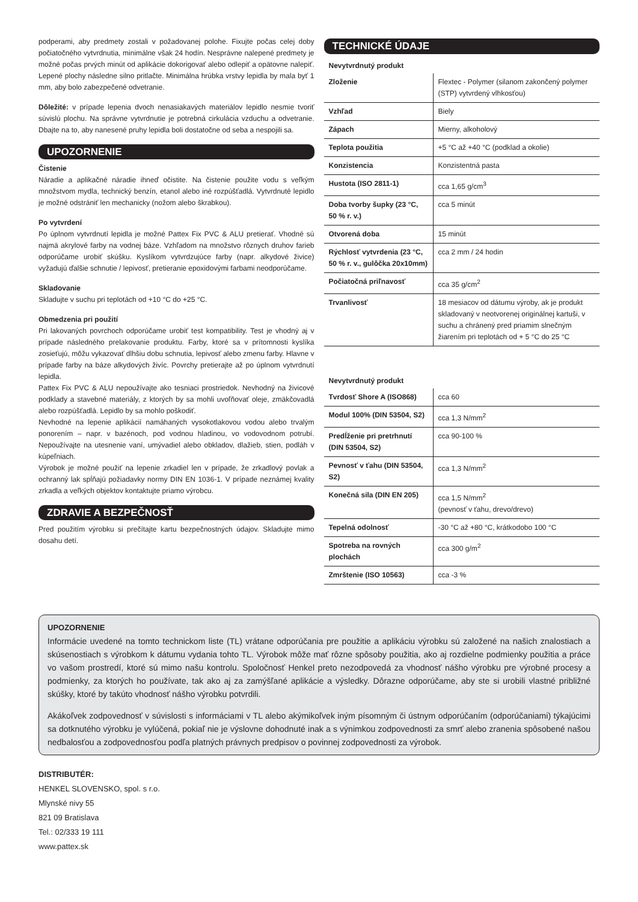podperami, aby predmety zostali v požadovanej polohe. Fixujte počas celej doby počiatočného vytvrdnutia, minimálne však 24 hodín. Nesprávne nalepené predmety je možné počas prvých minút od aplikácie dokorigovať alebo odlepiť a opätovne nalepiť. Lepené plochy následne silno pritlačte. Minimálna hrúbka vrstvy lepidla by mala byť 1 mm, aby bolo zabezpečené odvetranie.
Dôležité: v prípade lepenia dvoch nenasiakavých materiálov lepidlo nesmie tvoriť súvislú plochu. Na správne vytvrdnutie je potrebná cirkulácia vzduchu a odvetranie. Dbajte na to, aby nanesené pruhy lepidla boli dostatočne od seba a nespojili sa.
UPOZORNENIE
Čistenie
Náradie a aplikačné náradie ihneď očistite. Na čistenie použite vodu s veľkým množstvom mydla, technický benzín, etanol alebo iné rozpúšťadlá. Vytvrdnuté lepidlo je možné odstrániť len mechanicky (nožom alebo škrabkou).
Po vytvrdení
Po úplnom vytvrdnutí lepidla je možné Pattex Fix PVC & ALU pretierať. Vhodné sú najmä akrylové farby na vodnej báze. Vzhľadom na množstvo rôznych druhov farieb odporúčame urobiť skúšku. Kyslíkom vytvrdzujúce farby (napr. alkydové živice) vyžadujú ďalšie schnutie / lepivosť, pretieranie epoxidovými farbami neodporúčame.
Skladovanie
Skladujte v suchu pri teplotách od +10 °C do +25 °C.
Obmedzenia pri použití
Pri lakovaných povrchoch odporúčame urobiť test kompatibility. Test je vhodný aj v prípade následného prelakovanie produktu. Farby, ktoré sa v prítomnosti kyslíka zosieťujú, môžu vykazovať dlhšiu dobu schnutia, lepivosť alebo zmenu farby. Hlavne v prípade farby na báze alkydových živíc. Povrchy pretierajte až po úplnom vytvrdnutí lepidla.
Pattex Fix PVC & ALU nepoužívajte ako tesniaci prostriedok. Nevhodný na živicové podklady a stavebné materiály, z ktorých by sa mohli uvoľňovať oleje, zmäkčovadlá alebo rozpúšťadlá. Lepidlo by sa mohlo poškodiť.
Nevhodné na lepenie aplikácií namáhaných vysokotlakovou vodou alebo trvalým ponorením – napr. v bazénoch, pod vodnou hladinou, vo vodovodnom potrubí. Nepoužívajte na utesnenie vaní, umývadiel alebo obkladov, dlažieb, stien, podláh v kúpeľniach.
Výrobok je možné použiť na lepenie zrkadiel len v prípade, že zrkadlový povlak a ochranný lak spĺňajú požiadavky normy DIN EN 1036-1. V prípade neznámej kvality zrkadla a veľkých objektov kontaktujte priamo výrobcu.
ZDRAVIE A BEZPEČNOSŤ
Pred použitím výrobku si prečítajte kartu bezpečnostných údajov. Skladujte mimo dosahu detí.
TECHNICKÉ ÚDAJE
Nevytvrdnutý produkt
| Zloženie | Flextec - Polymer (silanom zakončený polymer (STP) vytvrdený vlhkosťou) |
| Vzhľad | Biely |
| Zápach | Mierny, alkoholový |
| Teplota použitia | +5 °C až +40 °C (podklad a okolie) |
| Konzistencia | Konzistentná pasta |
| Hustota (ISO 2811-1) | cca 1,65 g/cm<sup>3</sup> |
| Doba tvorby šupky (23 °C, 50 % r. v.) | cca 5 minút |
| Otvorená doba | 15 minút |
| Rýchlosť vytvrdenia (23 °C, 50 % r. v., gulôčka 20x10mm) | cca 2 mm / 24 hodin |
| Počiatočná priľnavosť | cca 35 g/cm<sup>2</sup> |
| Trvanlivosť | 18 mesiacov od dátumu výroby, ak je produkt skladovaný v neotvorenej originálnej kartuši, v suchu a chránený pred priamim slnečným žiarením pri teplotách od + 5 °C do 25 °C |
Nevytvrdnutý produkt
| Tvrdosť Shore A (ISO868) | cca 60 |
| Modul 100% (DIN 53504, S2) | cca 1,3 N/mm<sup>2</sup> |
| Predĺženie pri pretrhnutí (DIN 53504, S2) | cca 90-100 % |
| Pevnosť v ťahu (DIN 53504, S2) | cca 1,3 N/mm<sup>2</sup> |
| Konečná sila (DIN EN 205) | cca 1,5 N/mm<sup>2</sup> (pevnosť v ťahu, drevo/drevo) |
| Tepelná odolnosť | -30 °C až +80 °C, krátkodobo 100 °C |
| Spotreba na rovných plochách | cca 300 g/m<sup>2</sup> |
| Zmrštenie (ISO 10563) | cca -3 % |
UPOZORNENIE
Informácie uvedené na tomto technickom liste (TL) vrátane odporúčania pre použitie a aplikáciu výrobku sú založené na našich znalostiach a skúsenostiach s výrobkom k dátumu vydania tohto TL. Výrobok môže mať rôzne spôsoby použitia, ako aj rozdielne podmienky použitia a práce vo vašom prostredí, ktoré sú mimo našu kontrolu. Spoločnosť Henkel preto nezodpovedá za vhodnosť nášho výrobku pre výrobné procesy a podmienky, za ktorých ho používate, tak ako aj za zamýšľané aplikácie a výsledky. Dôrazne odporúčame, aby ste si urobili vlastné približné skúšky, ktoré by takúto vhodnosť nášho výrobku potvrdili.
Akákoľvek zodpovednosť v súvislosti s informáciami v TL alebo akýmikoľvek iným písomným či ústnym odporúčaním (odporúčaniami) týkajúcimi sa dotknutého výrobku je vylúčená, pokiaľ nie je výslovne dohodnuté inak a s výnimkou zodpovednosti za smrť alebo zranenia spôsobené našou nedbalosťou a zodpovednosťou podľa platných právnych predpisov o povinnej zodpovednosti za výrobok.
DISTRIBUTÉR:
HENKEL SLOVENSKO, spol. s r.o.
Mlynské nivy 55
821 09 Bratislava
Tel.: 02/333 19 111
www.pattex.sk